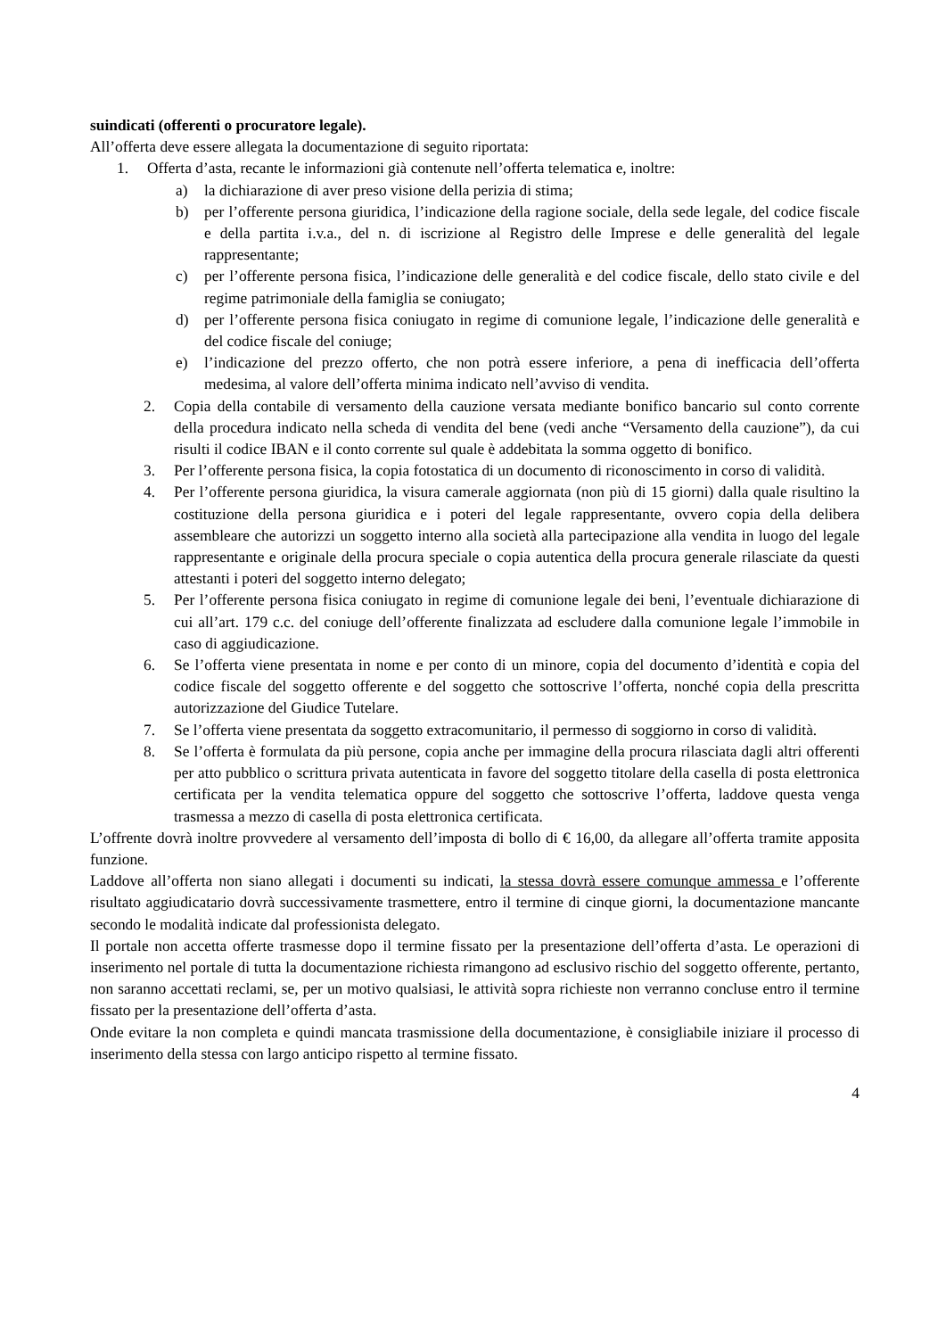suindicati (offerenti o procuratore legale).
All’offerta deve essere allegata la documentazione di seguito riportata:
1. Offerta d’asta, recante le informazioni già contenute nell’offerta telematica e, inoltre:
a) la dichiarazione di aver preso visione della perizia di stima;
b) per l’offerente persona giuridica, l’indicazione della ragione sociale, della sede legale, del codice fiscale e della partita i.v.a., del n. di iscrizione al Registro delle Imprese e delle generalità del legale rappresentante;
c) per l’offerente persona fisica, l’indicazione delle generalità e del codice fiscale, dello stato civile e del regime patrimoniale della famiglia se coniugato;
d) per l’offerente persona fisica coniugato in regime di comunione legale, l’indicazione delle generalità e del codice fiscale del coniuge;
e) l’indicazione del prezzo offerto, che non potrà essere inferiore, a pena di inefficacia dell’offerta medesima, al valore dell’offerta minima indicato nell’avviso di vendita.
2. Copia della contabile di versamento della cauzione versata mediante bonifico bancario sul conto corrente della procedura indicato nella scheda di vendita del bene (vedi anche “Versamento della cauzione”), da cui risulti il codice IBAN e il conto corrente sul quale è addebitata la somma oggetto di bonifico.
3. Per l’offerente persona fisica, la copia fotostatica di un documento di riconoscimento in corso di validità.
4. Per l’offerente persona giuridica, la visura camerale aggiornata (non più di 15 giorni) dalla quale risultino la costituzione della persona giuridica e i poteri del legale rappresentante, ovvero copia della delibera assembleare che autorizzi un soggetto interno alla società alla partecipazione alla vendita in luogo del legale rappresentante e originale della procura speciale o copia autentica della procura generale rilasciate da questi attestanti i poteri del soggetto interno delegato;
5. Per l’offerente persona fisica coniugato in regime di comunione legale dei beni, l’eventuale dichiarazione di cui all’art. 179 c.c. del coniuge dell’offerente finalizzata ad escludere dalla comunione legale l’immobile in caso di aggiudicazione.
6. Se l’offerta viene presentata in nome e per conto di un minore, copia del documento d’identità e copia del codice fiscale del soggetto offerente e del soggetto che sottoscrive l’offerta, nonché copia della prescritta autorizzazione del Giudice Tutelare.
7. Se l’offerta viene presentata da soggetto extracomunitario, il permesso di soggiorno in corso di validità.
8. Se l’offerta è formulata da più persone, copia anche per immagine della procura rilasciata dagli altri offerenti per atto pubblico o scrittura privata autenticata in favore del soggetto titolare della casella di posta elettronica certificata per la vendita telematica oppure del soggetto che sottoscrive l’offerta, laddove questa venga trasmessa a mezzo di casella di posta elettronica certificata.
L’offrente dovrà inoltre provvedere al versamento dell’imposta di bollo di € 16,00, da allegare all’offerta tramite apposita funzione.
Laddove all’offerta non siano allegati i documenti su indicati, la stessa dovrà essere comunque ammessa e l’offerente risultato aggiudicatario dovrà successivamente trasmettere, entro il termine di cinque giorni, la documentazione mancante secondo le modalità indicate dal professionista delegato.
Il portale non accetta offerte trasmesse dopo il termine fissato per la presentazione dell’offerta d’asta. Le operazioni di inserimento nel portale di tutta la documentazione richiesta rimangono ad esclusivo rischio del soggetto offerente, pertanto, non saranno accettati reclami, se, per un motivo qualsiasi, le attività sopra richieste non verranno concluse entro il termine fissato per la presentazione dell’offerta d’asta.
Onde evitare la non completa e quindi mancata trasmissione della documentazione, è consigliabile iniziare il processo di inserimento della stessa con largo anticipo rispetto al termine fissato.
4